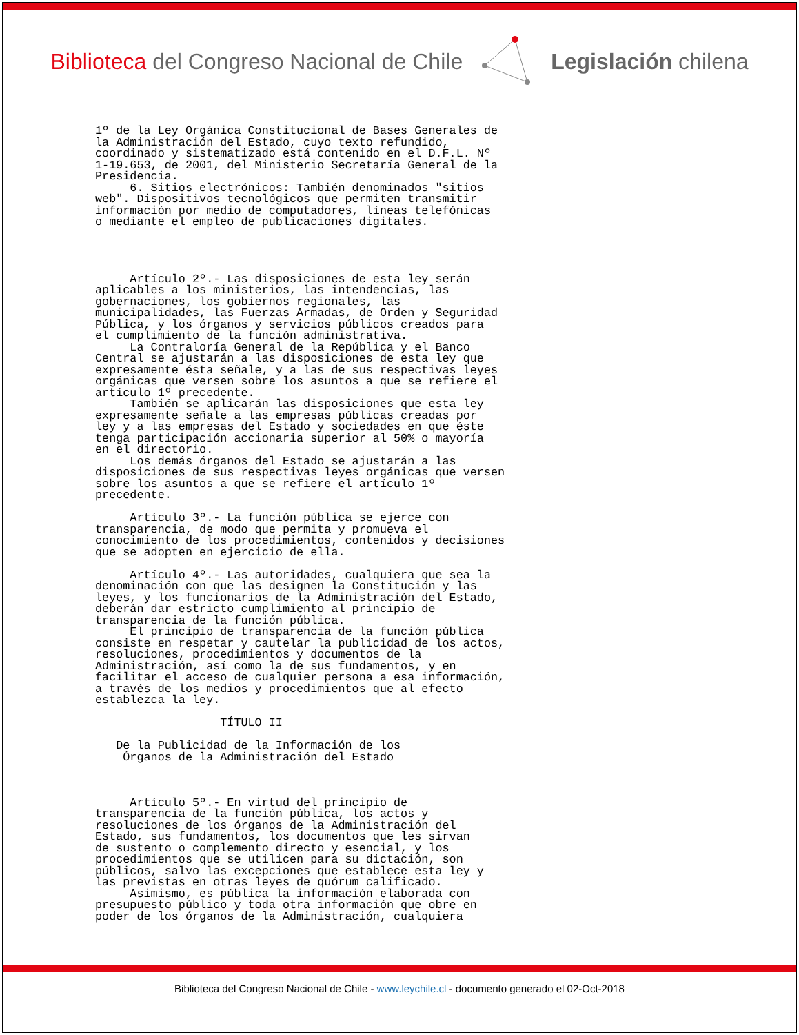Biblioteca del Congreso Nacional de Chile
Legislación chilena
1º de la Ley Orgánica Constitucional de Bases Generales de la Administración del Estado, cuyo texto refundido, coordinado y sistematizado está contenido en el D.F.L. Nº 1-19.653, de 2001, del Ministerio Secretaría General de la Presidencia. 6. Sitios electrónicos: También denominados "sitios web". Dispositivos tecnológicos que permiten transmitir información por medio de computadores, líneas telefónicas o mediante el empleo de publicaciones digitales. Artículo 2º.- Las disposiciones de esta ley serán aplicables a los ministerios, las intendencias, las gobernaciones, los gobiernos regionales, las municipalidades, las Fuerzas Armadas, de Orden y Seguridad Pública, y los órganos y servicios públicos creados para el cumplimiento de la función administrativa. La Contraloría General de la República y el Banco Central se ajustarán a las disposiciones de esta ley que expresamente ésta señale, y a las de sus respectivas leyes orgánicas que versen sobre los asuntos a que se refiere el artículo 1º precedente. También se aplicarán las disposiciones que esta ley expresamente señale a las empresas públicas creadas por ley y a las empresas del Estado y sociedades en que éste tenga participación accionaria superior al 50% o mayoría en el directorio. Los demás órganos del Estado se ajustarán a las disposiciones de sus respectivas leyes orgánicas que versen sobre los asuntos a que se refiere el artículo 1º precedente. Artículo 3º.- La función pública se ejerce con transparencia, de modo que permita y promueva el conocimiento de los procedimientos, contenidos y decisiones que se adopten en ejercicio de ella. Artículo 4º.- Las autoridades, cualquiera que sea la denominación con que las designen la Constitución y las leyes, y los funcionarios de la Administración del Estado, deberán dar estricto cumplimiento al principio de transparencia de la función pública. El principio de transparencia de la función pública consiste en respetar y cautelar la publicidad de los actos, resoluciones, procedimientos y documentos de la Administración, así como la de sus fundamentos, y en facilitar el acceso de cualquier persona a esa información, a través de los medios y procedimientos que al efecto establezca la ley. TÍTULO II De la Publicidad de la Información de los Órganos de la Administración del Estado Artículo 5º.- En virtud del principio de transparencia de la función pública, los actos y resoluciones de los órganos de la Administración del Estado, sus fundamentos, los documentos que les sirvan de sustento o complemento directo y esencial, y los procedimientos que se utilicen para su dictación, son públicos, salvo las excepciones que establece esta ley y las previstas en otras leyes de quórum calificado. Asimismo, es pública la información elaborada con presupuesto público y toda otra información que obre en poder de los órganos de la Administración, cualquiera
Biblioteca del Congreso Nacional de Chile - www.leychile.cl - documento generado el 02-Oct-2018